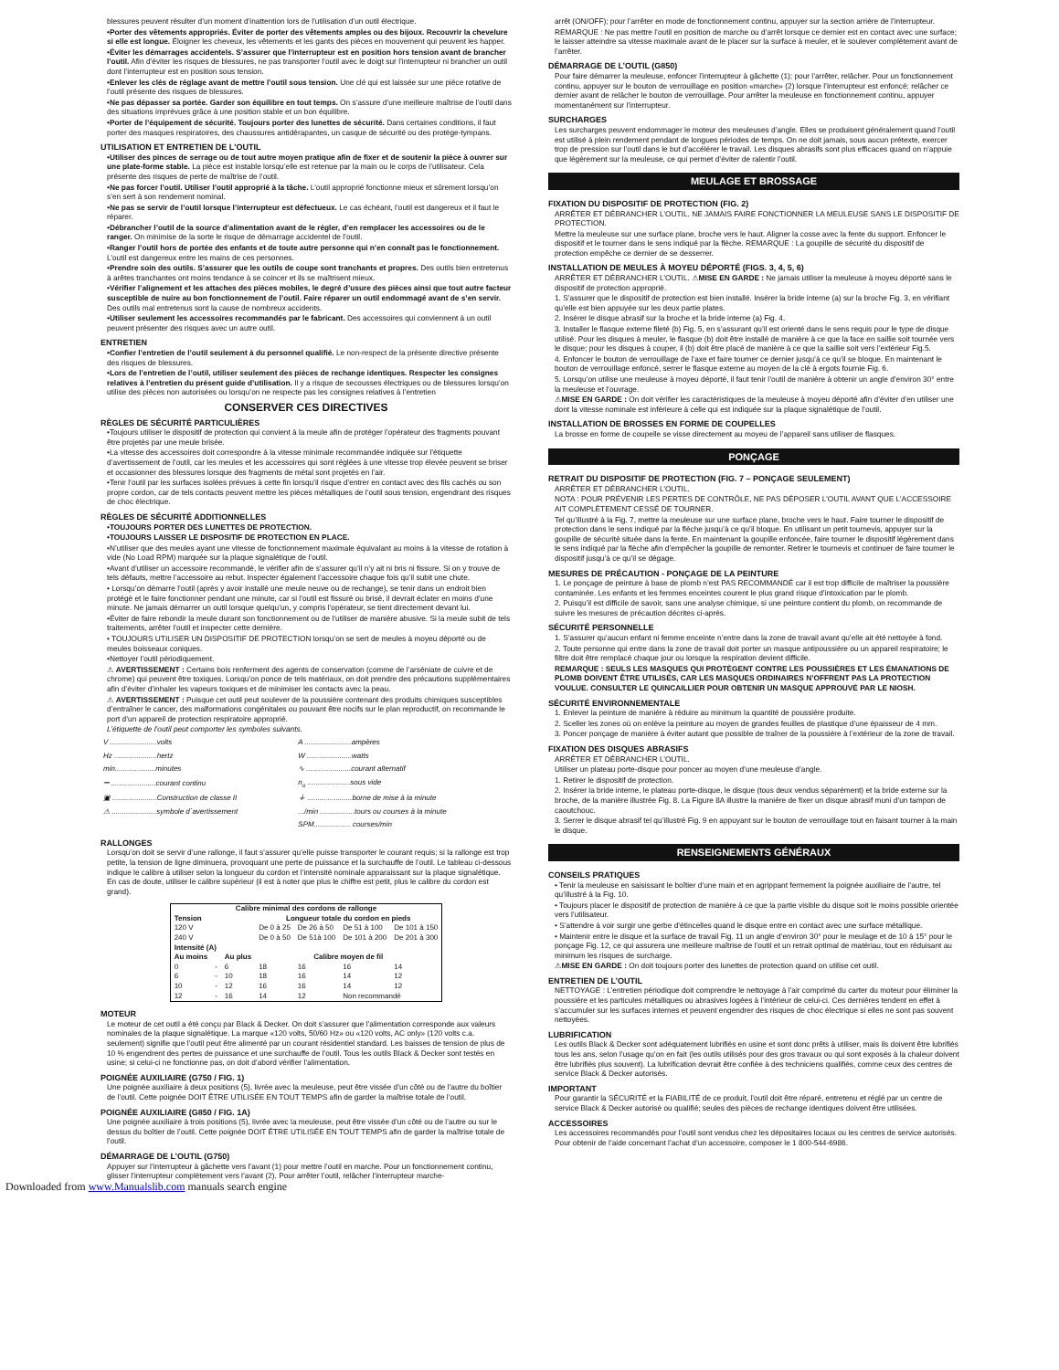blessures peuvent résulter d’un moment d’inattention lors de l’utilisation d’un outil électrique.
•Porter des vêtements appropriés. Éviter de porter des vêtements amples ou des bijoux. Recouvrir la chevelure si elle est longue. Éloigner les cheveux, les vêtements et les gants des pièces en mouvement qui peuvent les happer.
•Éviter les démarrages accidentels. S’assurer que l’interrupteur est en position hors tension avant de brancher l’outil. Afin d’éviter les risques de blessures, ne pas transporter l’outil avec le doigt sur l’interrupteur ni brancher un outil dont l’interrupteur est en position sous tension.
•Enlever les clés de réglage avant de mettre l’outil sous tension. Une clé qui est laissée sur une pièce rotative de l’outil présente des risques de blessures.
•Ne pas dépasser sa portée. Garder son équilibre en tout temps. On s’assure d’une meilleure maîtrise de l’outil dans des situations imprévues grâce à une position stable et un bon équilibre.
•Porter de l’équipement de sécurité. Toujours porter des lunettes de sécurité. Dans certaines conditions, il faut porter des masques respiratoires, des chaussures antidérapantes, un casque de sécurité ou des protège-tympans.
UTILISATION ET ENTRETIEN DE L'OUTIL
•Utiliser des pinces de serrage ou de tout autre moyen pratique afin de fixer et de soutenir la pièce à ouvrer sur une plate-forme stable. La pièce est instable lorsqu’elle est retenue par la main ou le corps de l’utilisateur. Cela présente des risques de perte de maîtrise de l’outil.
•Ne pas forcer l’outil. Utiliser l’outil approprié à la tâche. L’outil approprié fonctionne mieux et sûrement lorsqu’on s’en sert à son rendement nominal.
•Ne pas se servir de l’outil lorsque l’interrupteur est défectueux. Le cas échéant, l’outil est dangereux et il faut le réparer.
•Débrancher l’outil de la source d’alimentation avant de le régler, d’en remplacer les accessoires ou de le ranger. On minimise de la sorte le risque de démarrage accidentel de l’outil.
•Ranger l’outil hors de portée des enfants et de toute autre personne qui n’en connaît pas le fonctionnement. L’outil est dangereux entre les mains de ces personnes.
•Prendre soin des outils. S’assurer que les outils de coupe sont tranchants et propres. Des outils bien entretenus à arêtes tranchantes ont moins tendance à se coincer et ils se maîtrisent mieux.
•Vérifier l’alignement et les attaches des pièces mobiles, le degré d’usure des pièces ainsi que tout autre facteur susceptible de nuire au bon fonctionnement de l’outil. Faire réparer un outil endommagé avant de s’en servir. Des outils mal entretenus sont la cause de nombreux accidents.
•Utiliser seulement les accessoires recommandés par le fabricant. Des accessoires qui conviennent à un outil peuvent présenter des risques avec un autre outil.
ENTRETIEN
•Confier l’entretien de l’outil seulement à du personnel qualifié. Le non-respect de la présente directive présente des risques de blessures.
•Lors de l’entretien de l’outil, utiliser seulement des pièces de rechange identiques. Respecter les consignes relatives à l’entretien du présent guide d’utilisation. Il y a risque de secousses électriques ou de blessures lorsqu’on utilise des pièces non autorisées ou lorsqu’on ne respecte pas les consignes relatives à l’entretien
CONSERVER CES DIRECTIVES
RÈGLES DE SÉCURITÉ PARTICULIÈRES
•Toujours utiliser le dispositif de protection qui convient à la meule afin de protéger l’opérateur des fragments pouvant être projetés par une meule brisée.
•La vitesse des accessoires doit correspondre à la vitesse minimale recommandée indiquée sur l’étiquette d’avertissement de l’outil, car les meules et les accessoires qui sont réglées à une vitesse trop élevée peuvent se briser et occasionner des blessures lorsque des fragments de métal sont projetés en l’air.
•Tenir l’outil par les surfaces isolées prévues à cette fin lorsqu’il risque d’entrer en contact avec des fils cachés ou son propre cordon, car de tels contacts peuvent mettre les pièces métalliques de l’outil sous tension, engendrant des risques de choc électrique.
RÈGLES DE SÉCURITÉ ADDITIONNELLES
•TOUJOURS PORTER DES LUNETTES DE PROTECTION.
•TOUJOURS LAISSER LE DISPOSITIF DE PROTECTION EN PLACE.
•N’utiliser que des meules ayant une vitesse de fonctionnement maximale équivalant au moins à la vitesse de rotation à vide (No Load RPM) marquée sur la plaque signalétique de l’outil.
•Avant d’utiliser un accessoire recommandé, le vérifier afin de s’assurer qu’il n’y ait ni bris ni fissure. Si on y trouve de tels défauts, mettre l’accessoire au rebut. Inspecter également l’accessoire chaque fois qu’il subit une chute.
• Lorsqu’on démarre l’outil (après y avoir installé une meule neuve ou de rechange), se tenir dans un endroit bien protégé et le faire fonctionner pendant une minute, car si l’outil est fissuré ou brisé, il devrait éclater en moins d’une minute. Ne jamais démarrer un outil lorsque quelqu’un, y compris l’opérateur, se tient directement devant lui.
•Éviter de faire rebondir la meule durant son fonctionnement ou de l’utiliser de manière abusive. Si la meule subit de tels traitements, arrêter l’outil et inspecter cette dernière.
• TOUJOURS UTILISER UN DISPOSITIF DE PROTECTION lorsqu’on se sert de meules à moyeu déporté ou de meules boisseaux coniques.
•Nettoyer l’outil périodiquement.
⚠ AVERTISSEMENT : Certains bois renferment des agents de conservation (comme de l’arséniate de cuivre et de chrome) qui peuvent être toxiques. Lorsqu’on ponce de tels matériaux, on doit prendre des précautions supplémentaires afin d’éviter d’inhaler les vapeurs toxiques et de minimiser les contacts avec la peau.
⚠ AVERTISSEMENT : Puisque cet outil peut soulever de la poussière contenant des produits chimiques susceptibles d’entraîner le cancer, des malformations congénitales ou pouvant être nocifs sur le plan reproductif, on recommande le port d’un appareil de protection respiratoire approprié.
L’étiquette de l’outil peut comporter les symboles suivants.
| V .......................volts | A .......................ampères |
| Hz .....................hertz | W ......................watts |
| min....................minutes | ∿ ......................courant alternatif |
| ⎓ ......................courant continu | n<sub>o</sub> .....................sous vide |
| ▣ ......................Construction de classe II | ⏚ ......................borne de mise à la minute |
| ⚠ ......................symbole d´avertissement | .../min .................tours ou courses à la minute |
| | SPM.................. courses/min |
RALLONGES
Lorsqu’on doit se servir d’une rallonge, il faut s’assurer qu’elle puisse transporter le courant requis; si la rallonge est trop petite, la tension de ligne diminuera, provoquant une perte de puissance et la surchauffe de l’outil. Le tableau ci-dessous indique le calibre à utiliser selon la longueur du cordon et l’intensité nominale apparaissant sur la plaque signalétique. En cas de doute, utiliser le calibre supérieur (il est à noter que plus le chiffre est petit, plus le calibre du cordon est grand).
| Calibre minimal des cordons de rallonge | | | | | | |
| --- | --- | --- | --- | --- | --- | --- |
| Tension | | | Longueur totale du cordon en pieds | | | |
| 120 V | | | De 0 à 25 | De 26 à 50 | De 51 à 100 | De 101 à 150 |
| 240 V | | | De 0 à 50 | De 51à 100 | De 101 à 200 | De 201 à 300 |
| Intensité (A) | | | | | | |
| Au moins | | Au plus | Calibre moyen de fil | | | |
| 0 | - | 6 | 18 | 16 | 16 | 14 |
| 6 | - | 10 | 18 | 16 | 14 | 12 |
| 10 | - | 12 | 16 | 16 | 14 | 12 |
| 12 | - | 16 | 14 | 12 | Non recommandé | |
MOTEUR
Le moteur de cet outil a été conçu par Black & Decker. On doit s’assurer que l’alimentation corresponde aux valeurs nominales de la plaque signalétique. La marque «120 volts, 50/60 Hz» ou «120 volts, AC only» (120 volts c.a. seulement) signifie que l’outil peut être alimenté par un courant résidentiel standard. Les baisses de tension de plus de 10 % engendrent des pertes de puissance et une surchauffe de l’outil. Tous les outils Black & Decker sont testés en usine; si celui-ci ne fonctionne pas, on doit d’abord vérifier l’alimentation.
POIGNÉE AUXILIAIRE (G750 / FIG. 1)
Une poignée auxiliaire à deux positions (5), livrée avec la meuleuse, peut être vissée d’un côté ou de l’autre du boîtier de l’outil. Cette poignée DOIT ÊTRE UTILISÉE EN TOUT TEMPS afin de garder la maîtrise totale de l’outil.
POIGNÉE AUXILIAIRE (G850 / FIG. 1A)
Une poignée auxiliaire à trois positions (5), livrée avec la meuleuse, peut être vissée d’un côté ou de l’autre ou sur le dessus du boîtier de l’outil. Cette poignée DOIT ÊTRE UTILISÉE EN TOUT TEMPS afin de garder la maîtrise totale de l’outil.
DÉMARRAGE DE L’OUTIL (G750)
Appuyer sur l’interrupteur à gâchette vers l’avant (1) pour mettre l’outil en marche. Pour un fonctionnement continu, glisser l’interrupteur complètement vers l’avant (2). Pour arrêter l’outil, relâcher l’interrupteur marche-
arrêt (ON/OFF); pour l’arrêter en mode de fonctionnement continu, appuyer sur la section arrière de l’interrupteur.
REMARQUE : Ne pas mettre l’outil en position de marche ou d’arrêt lorsque ce dernier est en contact avec une surface; le laisser atteindre sa vitesse maximale avant de le placer sur la surface à meuler, et le soulever complètement avant de l’arrêter.
DÉMARRAGE DE L’OUTIL (G850)
Pour faire démarrer la meuleuse, enfoncer l’interrupteur à gâchette (1); pour l’arrêter, relâcher. Pour un fonctionnement continu, appuyer sur le bouton de verrouillage en position «marche» (2) lorsque l’interrupteur est enfoncé; relâcher ce dernier avant de relâcher le bouton de verrouillage. Pour arrêter la meuleuse en fonctionnement continu, appuyer momentanément sur l’interrupteur.
SURCHARGES
Les surcharges peuvent endommager le moteur des meuleuses d’angle. Elles se produisent généralement quand l’outil est utilisé à plein rendement pendant de longues périodes de temps. On ne doit jamais, sous aucun prétexte, exercer trop de pression sur l’outil dans le but d’accélérer le travail. Les disques abrasifs sont plus efficaces quand on n’appuie que légèrement sur la meuleuse, ce qui permet d’éviter de ralentir l’outil.
MEULAGE ET BROSSAGE
FIXATION DU DISPOSITIF DE PROTECTION (FIG. 2)
ARRÊTER ET DÉBRANCHER L’OUTIL. NE JAMAIS FAIRE FONCTIONNER LA MEULEUSE SANS LE DISPOSITIF DE PROTECTION.
Mettre la meuleuse sur une surface plane, broche vers le haut. Aligner la cosse avec la fente du support. Enfoncer le dispositif et le tourner dans le sens indiqué par la flèche. REMARQUE : La goupille de sécurité du dispositif de protection empêche ce dernier de se desserrer.
INSTALLATION DE MEULES À MOYEU DÉPORTÉ (FIGS. 3, 4, 5, 6)
ARRÊTER ET DÉBRANCHER L’OUTIL. ⚠MISE EN GARDE : Ne jamais utiliser la meuleuse à moyeu déporté sans le dispositif de protection approprié.
1. S’assurer que le dispositif de protection est bien installé. Insérer la bride interne (a) sur la broche Fig. 3, en vérifiant qu’elle est bien appuyée sur les deux partie plates.
2. Insérer le disque abrasif sur la broche et la bride interne (a) Fig. 4.
3. Installer le flasque externe fileté (b) Fig. 5, en s’assurant qu’il est orienté dans le sens requis pour le type de disque utilisé. Pour les disques à meuler, le flasque (b) doit être installé de manière à ce que la face en saillie soit tournée vers le disque; pour les disques à couper, il (b) doit être placé de manière à ce que la saillie soit vers l’extérieur Fig.5.
4. Enfoncer le bouton de verrouillage de l’axe et faire tourner ce dernier jusqu’à ce qu’il se bloque. En maintenant le bouton de verrouillage enfoncé, serrer le flasque externe au moyen de la clé à ergots fournie Fig. 6.
5. Lorsqu’on utilise une meuleuse à moyeu déporté, il faut tenir l’outil de manière à obtenir un angle d’environ 30° entre la meuleuse et l’ouvrage.
⚠MISE EN GARDE : On doit vérifier les caractéristiques de la meuleuse à moyeu déporté afin d’éviter d’en utiliser une dont la vitesse nominale est inférieure à celle qui est indiquée sur la plaque signalétique de l’outil.
INSTALLATION DE BROSSES EN FORME DE COUPELLES
La brosse en forme de coupelle se visse directement au moyeu de l’appareil sans utiliser de flasques.
PONÇAGE
RETRAIT DU DISPOSITIF DE PROTECTION (FIG. 7 – PONÇAGE SEULEMENT)
ARRÊTER ET DÉBRANCHER L’OUTIL.
NOTA : POUR PRÉVENIR LES PERTES DE CONTRÔLE, NE PAS DÉPOSER L’OUTIL AVANT QUE L’ACCESSOIRE AIT COMPLÈTEMENT CESSÉ DE TOURNER.
Tel qu’illustré à la Fig. 7, mettre la meuleuse sur une surface plane, broche vers le haut. Faire tourner le dispositif de protection dans le sens indiqué par la flèche jusqu’à ce qu’il bloque. En utilisant un petit tournevis, appuyer sur la goupille de sécurité située dans la fente. En maintenant la goupille enfoncée, faire tourner le dispositif légèrement dans le sens indiqué par la flèche afin d’empêcher la goupille de remonter. Retirer le tournevis et continuer de faire tourner le dispositif jusqu’à ce qu’il se dégage.
MESURES DE PRÉCAUTION - PONÇAGE DE LA PEINTURE
1. Le ponçage de peinture à base de plomb n’est PAS RECOMMANDÉ car il est trop difficile de maîtriser la poussière contaminée. Les enfants et les femmes enceintes courent le plus grand risque d’intoxication par le plomb.
2. Puisqu’il est difficile de savoir, sans une analyse chimique, si une peinture contient du plomb, on recommande de suivre les mesures de précaution décrites ci-après.
SÉCURITÉ PERSONNELLE
1. S’assurer qu’aucun enfant ni femme enceinte n’entre dans la zone de travail avant qu’elle ait été nettoyée à fond.
2. Toute personne qui entre dans la zone de travail doit porter un masque antipoussière ou un appareil respiratoire; le filtre doit être remplacé chaque jour ou lorsque la respiration devient difficile.
REMARQUE : SEULS LES MASQUES QUI PROTÈGENT CONTRE LES POUSSIÈRES ET LES ÉMANATIONS DE PLOMB DOIVENT ÊTRE UTILISÉS, CAR LES MASQUES ORDINAIRES N’OFFRENT PAS LA PROTECTION VOULUE. CONSULTER LE QUINCAILLIER POUR OBTENIR UN MASQUE APPROUVÉ PAR LE NIOSH.
SÉCURITÉ ENVIRONNEMENTALE
1. Enlever la peinture de manière à réduire au minimum la quantité de poussière produite.
2. Sceller les zones où on enlève la peinture au moyen de grandes feuilles de plastique d’une épaisseur de 4 mm.
3. Poncer ponçage de manière à éviter autant que possible de traîner de la poussière à l’extérieur de la zone de travail.
FIXATION DES DISQUES ABRASIFS
ARRÊTER ET DÉBRANCHER L’OUTIL.
Utiliser un plateau porte-disque pour poncer au moyen d’une meuleuse d’angle.
1. Retirer le dispositif de protection.
2. Insérer la bride interne, le plateau porte-disque, le disque (tous deux vendus séparément) et la bride externe sur la broche, de la manière illustrée Fig. 8. La Figure 8A illustre la manière de fixer un disque abrasif muni d’un tampon de caoutchouc.
3. Serrer le disque abrasif tel qu’illustré Fig. 9 en appuyant sur le bouton de verrouillage tout en faisant tourner à la main le disque.
RENSEIGNEMENTS GÉNÉRAUX
CONSEILS PRATIQUES
• Tenir la meuleuse en saisissant le boîtier d’une main et en agrippant fermement la poignée auxiliaire de l’autre, tel qu’illustré à la Fig. 10.
• Toujours placer le dispositif de protection de manière à ce que la partie visible du disque soit le moins possible orientée vers l’utilisateur.
• S’attendre à voir surgir une gerbe d’étincelles quand le disque entre en contact avec une surface métallique.
• Maintenir entre le disque et la surface de travail Fig. 11 un angle d’environ 30° pour le meulage et de 10 à 15° pour le ponçage Fig. 12, ce qui assurera une meilleure maîtrise de l’outil et un retrait optimal de matériau, tout en réduisant au minimum les risques de surcharge.
⚠MISE EN GARDE : On doit toujours porter des lunettes de protection quand on utilise cet outil.
ENTRETIEN DE L’OUTIL
NETTOYAGE : L’entretien périodique doit comprendre le nettoyage à l’air comprimé du carter du moteur pour éliminer la poussière et les particules métalliques ou abrasives logées à l’intérieur de celui-ci. Ces dernières tendent en effet à s’accumuler sur les surfaces internes et peuvent engendrer des risques de choc électrique si elles ne sont pas souvent nettoyées.
LUBRIFICATION
Les outils Black & Decker sont adéquatement lubrifiés en usine et sont donc prêts à utiliser, mais ils doivent être lubrifiés tous les ans, selon l’usage qu’on en fait (les outils utilisés pour des gros travaux ou qui sont exposés à la chaleur doivent être lubrifiés plus souvent). La lubrification devrait être confiée à des techniciens qualifiés, comme ceux des centres de service Black & Decker autorisés.
IMPORTANT
Pour garantir la SÉCURITÉ et la FIABILITÉ de ce produit, l’outil doit être réparé, entretenu et réglé par un centre de service Black & Decker autorisé ou qualifié; seules des pièces de rechange identiques doivent être utilisées.
ACCESSOIRES
Les accessoires recommandés pour l’outil sont vendus chez les dépositaires locaux ou les centres de service autorisés. Pour obtenir de l’aide concernant l’achat d’un accessoire, composer le 1 800-544-6986.
Downloaded from www.Manualslib.com manuals search engine